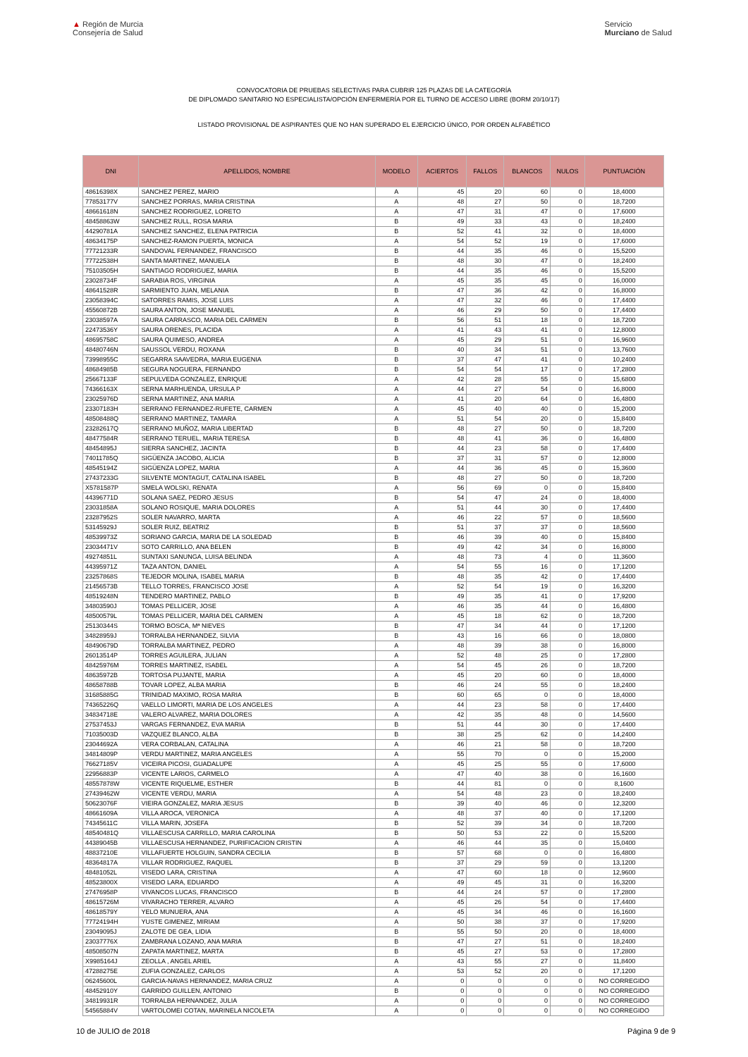▲ Región de Murcia
Consejería de Salud
Servicio
Murciano de Salud
CONVOCATORIA DE PRUEBAS SELECTIVAS PARA CUBRIR 125 PLAZAS DE LA CATEGORÍA
DE DIPLOMADO SANITARIO NO ESPECIALISTA/OPCIÓN ENFERMERÍA POR EL TURNO DE ACCESO LIBRE (BORM 20/10/17)
LISTADO PROVISIONAL DE ASPIRANTES QUE NO HAN SUPERADO EL EJERCICIO ÚNICO, POR ORDEN ALFABÉTICO
| DNI | APELLIDOS, NOMBRE | MODELO | ACIERTOS | FALLOS | BLANCOS | NULOS | PUNTUACIÓN |
| --- | --- | --- | --- | --- | --- | --- | --- |
| 48616398X | SANCHEZ PEREZ, MARIO | A | 45 | 20 | 60 | 0 | 18,4000 |
| 77853177V | SANCHEZ PORRAS, MARIA CRISTINA | A | 48 | 27 | 50 | 0 | 18,7200 |
| 48661618N | SANCHEZ RODRIGUEZ, LORETO | A | 47 | 31 | 47 | 0 | 17,6000 |
| 48458863W | SANCHEZ RULL, ROSA MARIA | B | 49 | 33 | 43 | 0 | 18,2400 |
| 44290781A | SANCHEZ SANCHEZ, ELENA PATRICIA | B | 52 | 41 | 32 | 0 | 18,4000 |
| 48634175P | SANCHEZ-RAMON PUERTA, MONICA | A | 54 | 52 | 19 | 0 | 17,6000 |
| 77721233R | SANDOVAL FERNANDEZ, FRANCISCO | B | 44 | 35 | 46 | 0 | 15,5200 |
| 77722538H | SANTA MARTINEZ, MANUELA | B | 48 | 30 | 47 | 0 | 18,2400 |
| 75103505H | SANTIAGO RODRIGUEZ, MARIA | B | 44 | 35 | 46 | 0 | 15,5200 |
| 23028734F | SARABIA ROS, VIRGINIA | A | 45 | 35 | 45 | 0 | 16,0000 |
| 48641528R | SARMIENTO JUAN, MELANIA | B | 47 | 36 | 42 | 0 | 16,8000 |
| 23058394C | SATORRES RAMIS, JOSE LUIS | A | 47 | 32 | 46 | 0 | 17,4400 |
| 45560872B | SAURA ANTON, JOSE MANUEL | A | 46 | 29 | 50 | 0 | 17,4400 |
| 23038597A | SAURA CARRASCO, MARIA DEL CARMEN | B | 56 | 51 | 18 | 0 | 18,7200 |
| 22473536Y | SAURA ORENES, PLACIDA | A | 41 | 43 | 41 | 0 | 12,8000 |
| 48695758C | SAURA QUIMESO, ANDREA | A | 45 | 29 | 51 | 0 | 16,9600 |
| 48480746N | SAUSSOL VERDU, ROXANA | B | 40 | 34 | 51 | 0 | 13,7600 |
| 73998955C | SEGARRA SAAVEDRA, MARIA EUGENIA | B | 37 | 47 | 41 | 0 | 10,2400 |
| 48684985B | SEGURA NOGUERA, FERNANDO | B | 54 | 54 | 17 | 0 | 17,2800 |
| 25667133F | SEPULVEDA GONZALEZ, ENRIQUE | A | 42 | 28 | 55 | 0 | 15,6800 |
| 74366163X | SERNA MARHUENDA, URSULA P | A | 44 | 27 | 54 | 0 | 16,8000 |
| 23025976D | SERNA MARTINEZ, ANA MARIA | A | 41 | 20 | 64 | 0 | 16,4800 |
| 23307183H | SERRANO FERNANDEZ-RUFETE, CARMEN | A | 45 | 40 | 40 | 0 | 15,2000 |
| 48508488Q | SERRANO MARTINEZ, TAMARA | A | 51 | 54 | 20 | 0 | 15,8400 |
| 23282617Q | SERRANO MUÑOZ, MARIA LIBERTAD | B | 48 | 27 | 50 | 0 | 18,7200 |
| 48477584R | SERRANO TERUEL, MARIA TERESA | B | 48 | 41 | 36 | 0 | 16,4800 |
| 48454895J | SIERRA SANCHEZ, JACINTA | B | 44 | 23 | 58 | 0 | 17,4400 |
| 74011785Q | SIGÜENZA JACOBO, ALICIA | B | 37 | 31 | 57 | 0 | 12,8000 |
| 48545194Z | SIGÜENZA LOPEZ, MARIA | A | 44 | 36 | 45 | 0 | 15,3600 |
| 27437233G | SILVENTE MONTAGUT, CATALINA ISABEL | B | 48 | 27 | 50 | 0 | 18,7200 |
| X5781587P | SMELA WOLSKI, RENATA | A | 56 | 69 | 0 | 0 | 15,8400 |
| 44396771D | SOLANA SAEZ, PEDRO JESUS | B | 54 | 47 | 24 | 0 | 18,4000 |
| 23031858A | SOLANO ROSIQUE, MARIA DOLORES | A | 51 | 44 | 30 | 0 | 17,4400 |
| 23287952S | SOLER NAVARRO, MARTA | A | 46 | 22 | 57 | 0 | 18,5600 |
| 53145929J | SOLER RUIZ, BEATRIZ | B | 51 | 37 | 37 | 0 | 18,5600 |
| 48539973Z | SORIANO GARCIA, MARIA DE LA SOLEDAD | B | 46 | 39 | 40 | 0 | 15,8400 |
| 23034471V | SOTO CARRILLO, ANA BELEN | B | 49 | 42 | 34 | 0 | 16,8000 |
| 49274851L | SUNTAXI SANUNGA, LUISA BELINDA | A | 48 | 73 | 4 | 0 | 11,3600 |
| 44395971Z | TAZA ANTON, DANIEL | A | 54 | 55 | 16 | 0 | 17,1200 |
| 23257868S | TEJEDOR MOLINA, ISABEL MARIA | B | 48 | 35 | 42 | 0 | 17,4400 |
| 21456573B | TELLO TORRES, FRANCISCO JOSE | A | 52 | 54 | 19 | 0 | 16,3200 |
| 48519248N | TENDERO MARTINEZ, PABLO | B | 49 | 35 | 41 | 0 | 17,9200 |
| 34803590J | TOMAS PELLICER, JOSE | A | 46 | 35 | 44 | 0 | 16,4800 |
| 48500579L | TOMAS PELLICER, MARIA DEL CARMEN | A | 45 | 18 | 62 | 0 | 18,7200 |
| 25130344S | TORMO BOSCA, Mª NIEVES | B | 47 | 34 | 44 | 0 | 17,1200 |
| 34828959J | TORRALBA HERNANDEZ, SILVIA | B | 43 | 16 | 66 | 0 | 18,0800 |
| 48490679D | TORRALBA MARTINEZ, PEDRO | A | 48 | 39 | 38 | 0 | 16,8000 |
| 26013514P | TORRES AGUILERA, JULIAN | A | 52 | 48 | 25 | 0 | 17,2800 |
| 48425976M | TORRES MARTINEZ, ISABEL | A | 54 | 45 | 26 | 0 | 18,7200 |
| 48635972B | TORTOSA PUJANTE, MARIA | A | 45 | 20 | 60 | 0 | 18,4000 |
| 48658788B | TOVAR LOPEZ, ALBA MARIA | B | 46 | 24 | 55 | 0 | 18,2400 |
| 31685885G | TRINIDAD MAXIMO, ROSA MARIA | B | 60 | 65 | 0 | 0 | 18,4000 |
| 74365226Q | VAELLO LIMORTI, MARIA DE LOS ANGELES | A | 44 | 23 | 58 | 0 | 17,4400 |
| 34834718E | VALERO ALVAREZ, MARIA DOLORES | A | 42 | 35 | 48 | 0 | 14,5600 |
| 27537453J | VARGAS FERNANDEZ, EVA MARIA | B | 51 | 44 | 30 | 0 | 17,4400 |
| 71035003D | VAZQUEZ BLANCO, ALBA | B | 38 | 25 | 62 | 0 | 14,2400 |
| 23044692A | VERA CORBALAN, CATALINA | A | 46 | 21 | 58 | 0 | 18,7200 |
| 34814809P | VERDU MARTINEZ, MARIA ANGELES | A | 55 | 70 | 0 | 0 | 15,2000 |
| 76627185V | VICEIRA PICOSI, GUADALUPE | A | 45 | 25 | 55 | 0 | 17,6000 |
| 22956883P | VICENTE LARIOS, CARMELO | A | 47 | 40 | 38 | 0 | 16,1600 |
| 48557878W | VICENTE RIQUELME, ESTHER | B | 44 | 81 | 0 | 0 | 8,1600 |
| 27439462W | VICENTE VERDU, MARIA | A | 54 | 48 | 23 | 0 | 18,2400 |
| 50623076F | VIEIRA GONZALEZ, MARIA JESUS | B | 39 | 40 | 46 | 0 | 12,3200 |
| 48661609A | VILLA AROCA, VERONICA | A | 48 | 37 | 40 | 0 | 17,1200 |
| 74345611C | VILLA MARIN, JOSEFA | B | 52 | 39 | 34 | 0 | 18,7200 |
| 48540481Q | VILLAESCUSA CARRILLO, MARIA CAROLINA | B | 50 | 53 | 22 | 0 | 15,5200 |
| 44389045B | VILLAESCUSA HERNANDEZ, PURIFICACION CRISTIN | A | 46 | 44 | 35 | 0 | 15,0400 |
| 48837210E | VILLAFUERTE HOLGUIN, SANDRA CECILIA | B | 57 | 68 | 0 | 0 | 16,4800 |
| 48364817A | VILLAR RODRIGUEZ, RAQUEL | B | 37 | 29 | 59 | 0 | 13,1200 |
| 48481052L | VISEDO LARA, CRISTINA | A | 47 | 60 | 18 | 0 | 12,9600 |
| 48523800X | VISEDO LARA, EDUARDO | A | 49 | 45 | 31 | 0 | 16,3200 |
| 27476958P | VIVANCOS LUCAS, FRANCISCO | B | 44 | 24 | 57 | 0 | 17,2800 |
| 48615726M | VIVARACHO TERRER, ALVARO | A | 45 | 26 | 54 | 0 | 17,4400 |
| 48618579Y | YELO MUNUERA, ANA | A | 45 | 34 | 46 | 0 | 16,1600 |
| 77724194H | YUSTE GIMENEZ, MIRIAM | A | 50 | 38 | 37 | 0 | 17,9200 |
| 23049095J | ZALOTE DE GEA, LIDIA | B | 55 | 50 | 20 | 0 | 18,4000 |
| 23037776X | ZAMBRANA LOZANO, ANA MARIA | B | 47 | 27 | 51 | 0 | 18,2400 |
| 48508507N | ZAPATA MARTINEZ, MARTA | B | 45 | 27 | 53 | 0 | 17,2800 |
| X9985164J | ZEOLLA , ANGEL ARIEL | A | 43 | 55 | 27 | 0 | 11,8400 |
| 47288275E | ZUFIA GONZALEZ, CARLOS | A | 53 | 52 | 20 | 0 | 17,1200 |
| 06245600L | GARCIA-NAVAS HERNANDEZ, MARIA CRUZ | A | 0 | 0 | 0 | 0 | NO CORREGIDO |
| 48452910Y | GARRIDO GUILLEN, ANTONIO | B | 0 | 0 | 0 | 0 | NO CORREGIDO |
| 34819931R | TORRALBA HERNANDEZ, JULIA | A | 0 | 0 | 0 | 0 | NO CORREGIDO |
| 54565884V | VARTOLOMEI COTAN, MARINELA NICOLETA | A | 0 | 0 | 0 | 0 | NO CORREGIDO |
10 de JULIO de 2018 Página 9 de 9